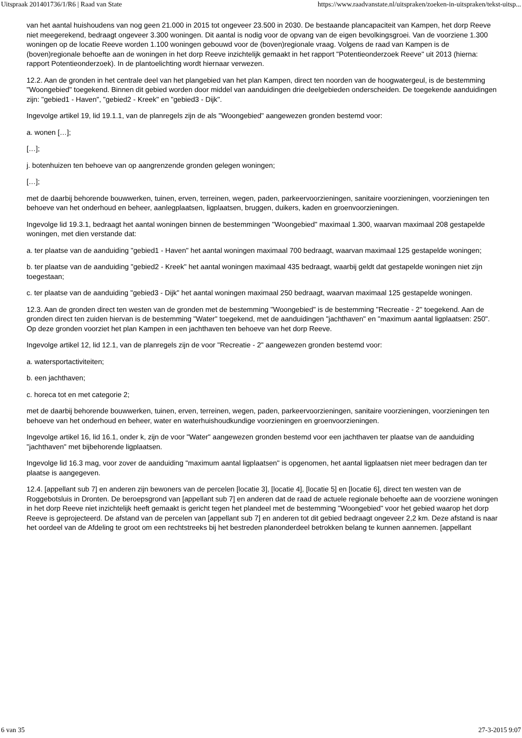Uitspraak 201401736/1/R6 | Raad van State https://www.raadvanstate.nl/uitspraken/zoeken-in-uitspraken/tekst-uitsp...
van het aantal huishoudens van nog geen 21.000 in 2015 tot ongeveer 23.500 in 2030. De bestaande plancapaciteit van Kampen, het dorp Reeve niet meegerekend, bedraagt ongeveer 3.300 woningen. Dit aantal is nodig voor de opvang van de eigen bevolkingsgroei. Van de voorziene 1.300 woningen op de locatie Reeve worden 1.100 woningen gebouwd voor de (boven)regionale vraag. Volgens de raad van Kampen is de (boven)regionale behoefte aan de woningen in het dorp Reeve inzichtelijk gemaakt in het rapport "Potentieonderzoek Reeve" uit 2013 (hierna: rapport Potentieonderzoek). In de plantoelichting wordt hiernaar verwezen.
12.2. Aan de gronden in het centrale deel van het plangebied van het plan Kampen, direct ten noorden van de hoogwatergeul, is de bestemming "Woongebied" toegekend. Binnen dit gebied worden door middel van aanduidingen drie deelgebieden onderscheiden. De toegekende aanduidingen zijn: "gebied1 - Haven", "gebied2 - Kreek" en "gebied3 - Dijk".
Ingevolge artikel 19, lid 19.1.1, van de planregels zijn de als "Woongebied" aangewezen gronden bestemd voor:
a. wonen […];
[…];
j. botenhuizen ten behoeve van op aangrenzende gronden gelegen woningen;
[…];
met de daarbij behorende bouwwerken, tuinen, erven, terreinen, wegen, paden, parkeervoorzieningen, sanitaire voorzieningen, voorzieningen ten behoeve van het onderhoud en beheer, aanlegplaatsen, ligplaatsen, bruggen, duikers, kaden en groenvoorzieningen.
Ingevolge lid 19.3.1, bedraagt het aantal woningen binnen de bestemmingen "Woongebied" maximaal 1.300, waarvan maximaal 208 gestapelde woningen, met dien verstande dat:
a. ter plaatse van de aanduiding "gebied1 - Haven" het aantal woningen maximaal 700 bedraagt, waarvan maximaal 125 gestapelde woningen;
b. ter plaatse van de aanduiding "gebied2 - Kreek" het aantal woningen maximaal 435 bedraagt, waarbij geldt dat gestapelde woningen niet zijn toegestaan;
c. ter plaatse van de aanduiding "gebied3 - Dijk" het aantal woningen maximaal 250 bedraagt, waarvan maximaal 125 gestapelde woningen.
12.3. Aan de gronden direct ten westen van de gronden met de bestemming "Woongebied" is de bestemming "Recreatie - 2" toegekend. Aan de gronden direct ten zuiden hiervan is de bestemming "Water" toegekend, met de aanduidingen "jachthaven" en "maximum aantal ligplaatsen: 250". Op deze gronden voorziet het plan Kampen in een jachthaven ten behoeve van het dorp Reeve.
Ingevolge artikel 12, lid 12.1, van de planregels zijn de voor "Recreatie - 2" aangewezen gronden bestemd voor:
a. watersportactiviteiten;
b. een jachthaven;
c. horeca tot en met categorie 2;
met de daarbij behorende bouwwerken, tuinen, erven, terreinen, wegen, paden, parkeervoorzieningen, sanitaire voorzieningen, voorzieningen ten behoeve van het onderhoud en beheer, water en waterhuishoudkundige voorzieningen en groenvoorzieningen.
Ingevolge artikel 16, lid 16.1, onder k, zijn de voor "Water" aangewezen gronden bestemd voor een jachthaven ter plaatse van de aanduiding "jachthaven" met bijbehorende ligplaatsen.
Ingevolge lid 16.3 mag, voor zover de aanduiding "maximum aantal ligplaatsen" is opgenomen, het aantal ligplaatsen niet meer bedragen dan ter plaatse is aangegeven.
12.4. [appellant sub 7] en anderen zijn bewoners van de percelen [locatie 3], [locatie 4], [locatie 5] en [locatie 6], direct ten westen van de Roggebotsluis in Dronten. De beroepsgrond van [appellant sub 7] en anderen dat de raad de actuele regionale behoefte aan de voorziene woningen in het dorp Reeve niet inzichtelijk heeft gemaakt is gericht tegen het plandeel met de bestemming "Woongebied" voor het gebied waarop het dorp Reeve is geprojecteerd. De afstand van de percelen van [appellant sub 7] en anderen tot dit gebied bedraagt ongeveer 2,2 km. Deze afstand is naar het oordeel van de Afdeling te groot om een rechtstreeks bij het bestreden planonderdeel betrokken belang te kunnen aannemen. [appellant
6 van 35 27-3-2015 9:07